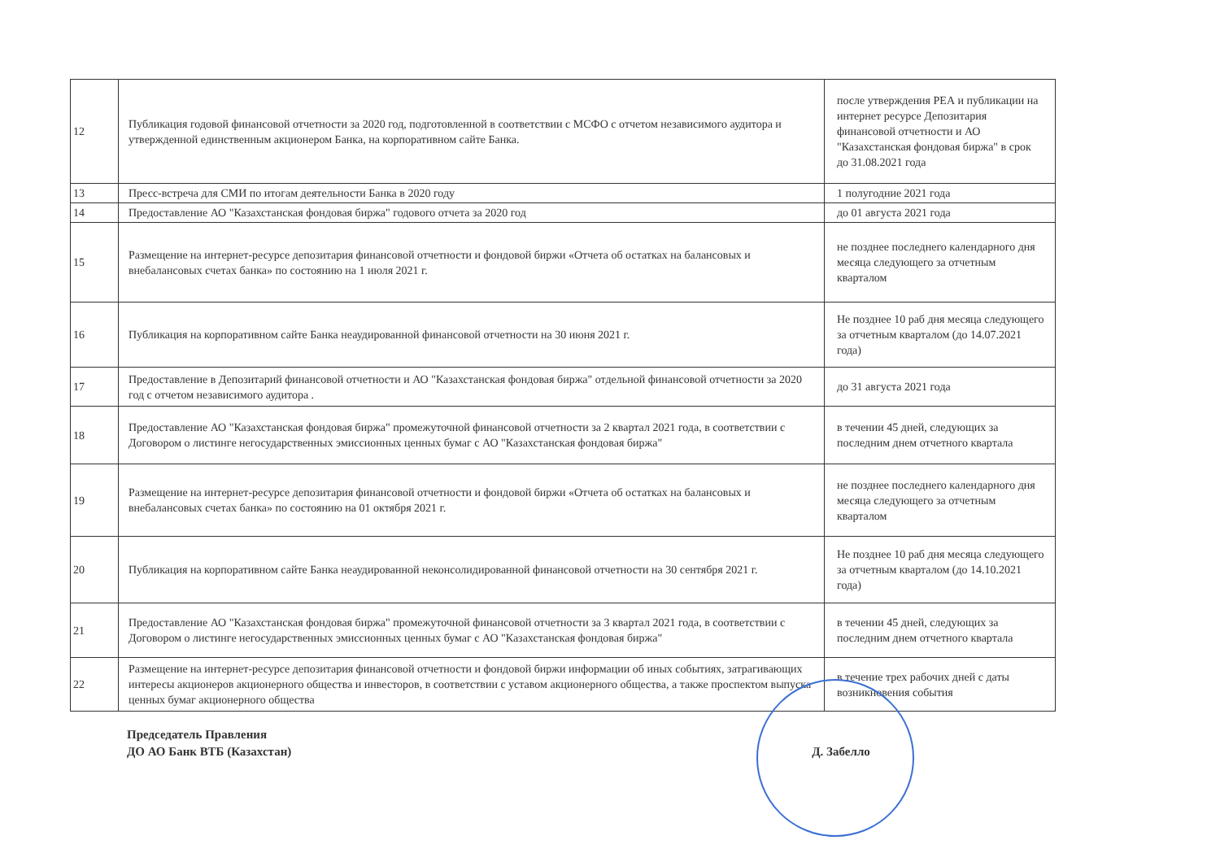| 12 | Публикация годовой финансовой отчетности за 2020 год, подготовленной в соответствии с МСФО с отчетом независимого аудитора и утвержденной единственным акционером Банка, на корпоративном сайте Банка. | после утверждения РЕА и публикации на интернет ресурсе Депозитария финансовой отчетности и АО "Казахстанская фондовая биржа" в срок до 31.08.2021 года |
| 13 | Пресс-встреча для СМИ по итогам деятельности Банка в 2020 году | 1 полугодние 2021 года |
| 14 | Предоставление АО "Казахстанская фондовая биржа" годового отчета за 2020 год | до 01 августа 2021 года |
| 15 | Размещение на интернет-ресурсе депозитария финансовой отчетности и фондовой биржи «Отчета об остатках на балансовых и внебалансовых счетах банка» по состоянию на 1 июля 2021 г. | не позднее последнего календарного дня месяца следующего за отчетным кварталом |
| 16 | Публикация на корпоративном сайте Банка неаудированной финансовой отчетности на 30 июня 2021 г. | Не позднее 10 раб дня месяца следующего за отчетным кварталом (до 14.07.2021 года) |
| 17 | Предоставление в Депозитарий финансовой отчетности и АО "Казахстанская фондовая биржа" отдельной финансовой отчетности за 2020 год с отчетом независимого аудитора . | до 31 августа 2021 года |
| 18 | Предоставление АО "Казахстанская фондовая биржа" промежуточной финансовой отчетности за 2 квартал 2021 года, в соответствии с Договором о листинге негосударственных эмиссионных ценных бумаг с АО "Казахстанская фондовая биржа" | в течении 45 дней, следующих за последним днем отчетного квартала |
| 19 | Размещение на интернет-ресурсе депозитария финансовой отчетности и фондовой биржи «Отчета об остатках на балансовых и внебалансовых счетах банка» по состоянию на 01 октября 2021 г. | не позднее последнего календарного дня месяца следующего за отчетным кварталом |
| 20 | Публикация на корпоративном сайте Банка неаудированной неконсолидированной финансовой отчетности на 30 сентября 2021 г. | Не позднее 10 раб дня месяца следующего за отчетным кварталом (до 14.10.2021 года) |
| 21 | Предоставление АО "Казахстанская фондовая биржа" промежуточной финансовой отчетности за 3 квартал 2021 года, в соответствии с Договором о листинге негосударственных эмиссионных ценных бумаг с АО "Казахстанская фондовая биржа" | в течении 45 дней, следующих за последним днем отчетного квартала |
| 22 | Размещение на интернет-ресурсе депозитария финансовой отчетности и фондовой биржи информации об иных событиях, затрагивающих интересы акционеров акционерного общества и инвесторов, в соответствии с уставом акционерного общества, а также проспектом выпуска ценных бумаг акционерного общества | в течение трех рабочих дней с даты возникновения события |
Председатель Правления
ДО АО Банк ВТБ (Казахстан)
Д. Забелло